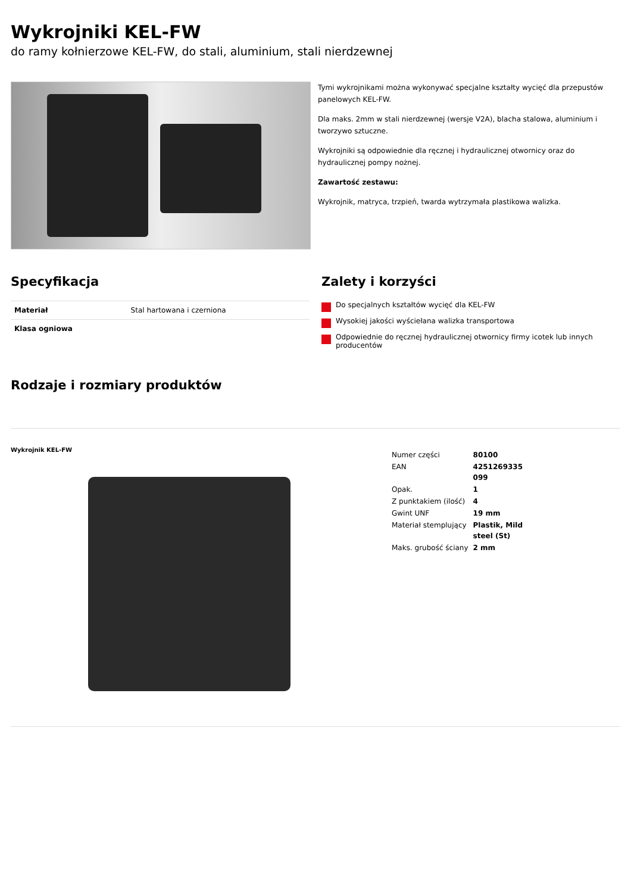Wykrojniki KEL-FW
do ramy kołnierzowe KEL-FW, do stali, aluminium, stali nierdzewnej
Tymi wykrojnikami można wykonywać specjalne kształty wycięć dla przepustów panelowych KEL-FW.
Dla maks. 2mm w stali nierdzewnej (wersje V2A), blacha stalowa, aluminium i tworzywo sztuczne.
Wykrojniki są odpowiednie dla ręcznej i hydraulicznej otwornicy oraz do hydraulicznej pompy nożnej.
Zawartość zestawu:
Wykrojnik, matryca, trzpień, twarda wytrzymała plastikowa walizka.
Specyfikacja
| Materiał | Stal hartowana i czerniona |
| Klasa ogniowa | |
Zalety i korzyści
Do specjalnych kształtów wycięć dla KEL-FW
Wysokiej jakości wyściełana walizka transportowa
Odpowiednie do ręcznej hydraulicznej otwornicy firmy icotek lub innych producentów
Rodzaje i rozmiary produktów
Wykrojnik KEL-FW
| Numer części | 80100 |
| EAN | 4251269335 099 |
| Opak. | 1 |
| Z punktakiem (ilość) | 4 |
| Gwint UNF | 19 mm |
| Materiał stemplujący | Plastik, Mild steel (St) |
| Maks. grubość ściany | 2 mm |